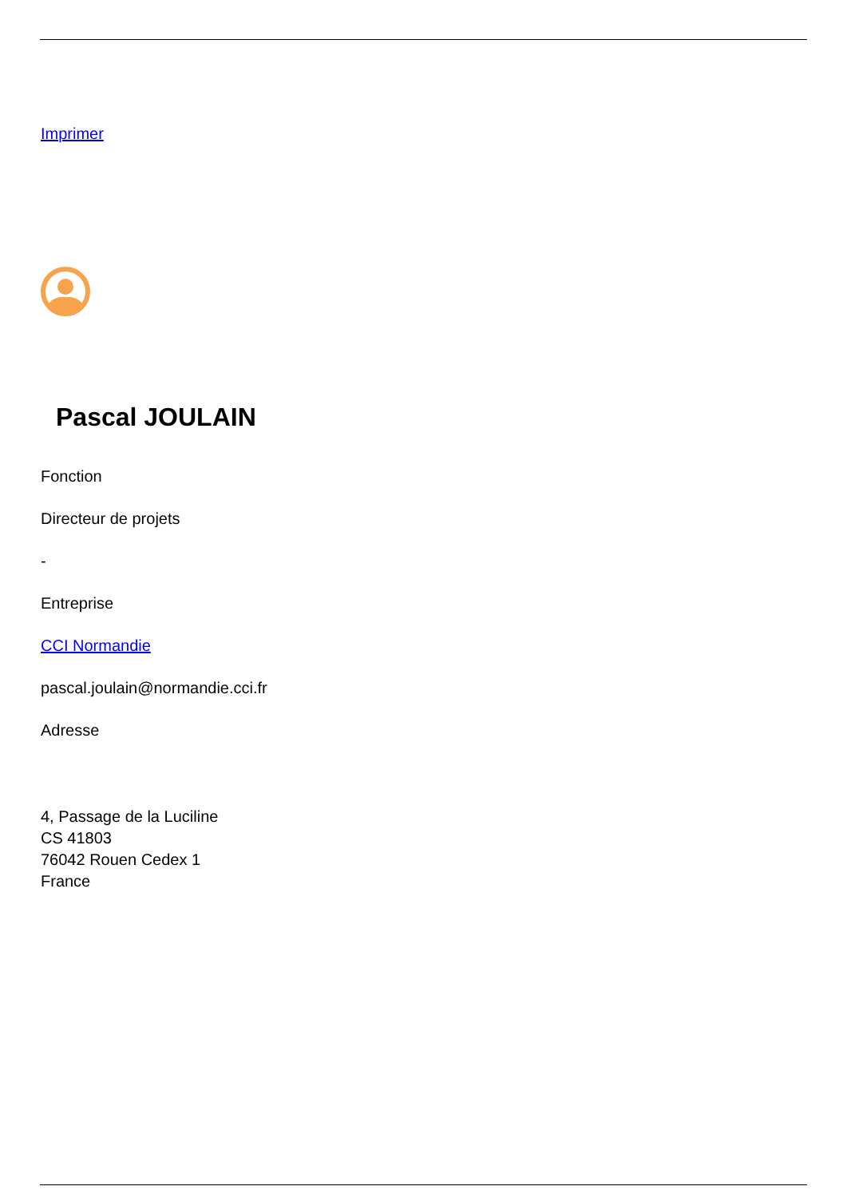Imprimer
Pascal JOULAIN
Fonction
Directeur de projets
-
Entreprise
CCI Normandie
pascal.joulain@normandie.cci.fr
Adresse
4, Passage de la Luciline
CS 41803
76042 Rouen Cedex 1
France